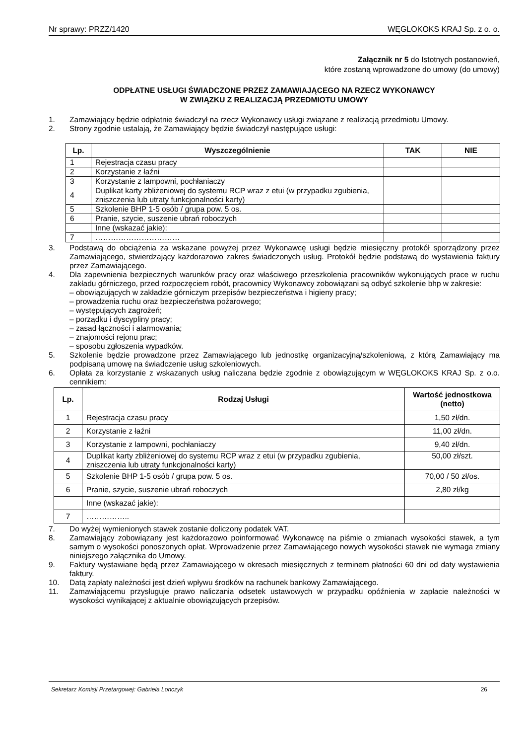Nr sprawy: PRZZ/1420 WĘGLOKOKS KRAJ Sp. z o. o.
Załącznik nr 5 do Istotnych postanowień,
które zostaną wprowadzone do umowy (do umowy)
ODPŁATNE USŁUGI ŚWIADCZONE PRZEZ ZAMAWIAJĄCEGO NA RZECZ WYKONAWCY
W ZWIĄZKU Z REALIZACJĄ PRZEDMIOTU UMOWY
1. Zamawiający będzie odpłatnie świadczył na rzecz Wykonawcy usługi związane z realizacją przedmiotu Umowy.
2. Strony zgodnie ustalają, że Zamawiający będzie świadczył następujące usługi:
| Lp. | Wyszczególnienie | TAK | NIE |
| --- | --- | --- | --- |
| 1 | Rejestracja czasu pracy | | |
| 2 | Korzystanie z łaźni | | |
| 3 | Korzystanie z lampowni, pochłaniaczy | | |
| 4 | Duplikat karty zbliżeniowej do systemu RCP wraz z etui (w przypadku zgubienia, zniszczenia lub utraty funkcjonalności karty) | | |
| 5 | Szkolenie BHP 1-5 osób / grupa pow. 5 os. | | |
| 6 | Pranie, szycie, suszenie ubrań roboczych | | |
| | Inne (wskazać jakie): | | |
| 7 | …………………………… | | |
3. Podstawą do obciążenia za wskazane powyżej przez Wykonawcę usługi będzie miesięczny protokół sporządzony przez Zamawiającego, stwierdzający każdorazowo zakres świadczonych usług. Protokół będzie podstawą do wystawienia faktury przez Zamawiającego.
4. Dla zapewnienia bezpiecznych warunków pracy oraz właściwego przeszkolenia pracowników wykonujących prace w ruchu zakładu górniczego, przed rozpoczęciem robót, pracownicy Wykonawcy zobowiązani są odbyć szkolenie bhp w zakresie:
– obowiązujących w zakładzie górniczym przepisów bezpieczeństwa i higieny pracy;
– prowadzenia ruchu oraz bezpieczeństwa pożarowego;
– występujących zagrożeń;
– porządku i dyscypliny pracy;
– zasad łączności i alarmowania;
– znajomości rejonu prac;
– sposobu zgłoszenia wypadków.
5. Szkolenie będzie prowadzone przez Zamawiającego lub jednostkę organizacyjną/szkoleniową, z którą Zamawiający ma podpisaną umowę na świadczenie usług szkoleniowych.
6. Opłata za korzystanie z wskazanych usług naliczana będzie zgodnie z obowiązującym w WĘGLOKOKS KRAJ Sp. z o.o. cennikiem:
| Lp. | Rodzaj Usługi | Wartość jednostkowa (netto) |
| --- | --- | --- |
| 1 | Rejestracja czasu pracy | 1,50 zł/dn. |
| 2 | Korzystanie z łaźni | 11,00 zł/dn. |
| 3 | Korzystanie z lampowni, pochłaniaczy | 9,40 zł/dn. |
| 4 | Duplikat karty zbliżeniowej do systemu RCP wraz z etui (w przypadku zgubienia, zniszczenia lub utraty funkcjonalności karty) | 50,00 zł/szt. |
| 5 | Szkolenie BHP 1-5 osób / grupa pow. 5 os. | 70,00 / 50 zł/os. |
| 6 | Pranie, szycie, suszenie ubrań roboczych | 2,80 zł/kg |
| | Inne (wskazać jakie): | |
| 7 | …………….. | |
7. Do wyżej wymienionych stawek zostanie doliczony podatek VAT.
8. Zamawiający zobowiązany jest każdorazowo poinformować Wykonawcę na piśmie o zmianach wysokości stawek, a tym samym o wysokości ponoszonych opłat. Wprowadzenie przez Zamawiającego nowych wysokości stawek nie wymaga zmiany niniejszego załącznika do Umowy.
9. Faktury wystawiane będą przez Zamawiającego w okresach miesięcznych z terminem płatności 60 dni od daty wystawienia faktury.
10. Datą zapłaty należności jest dzień wpływu środków na rachunek bankowy Zamawiającego.
11. Zamawiającemu przysługuje prawo naliczania odsetek ustawowych w przypadku opóźnienia w zapłacie należności w wysokości wynikającej z aktualnie obowiązujących przepisów.
Sekretarz Komisji Przetargowej: Gabriela Lonczyk 26